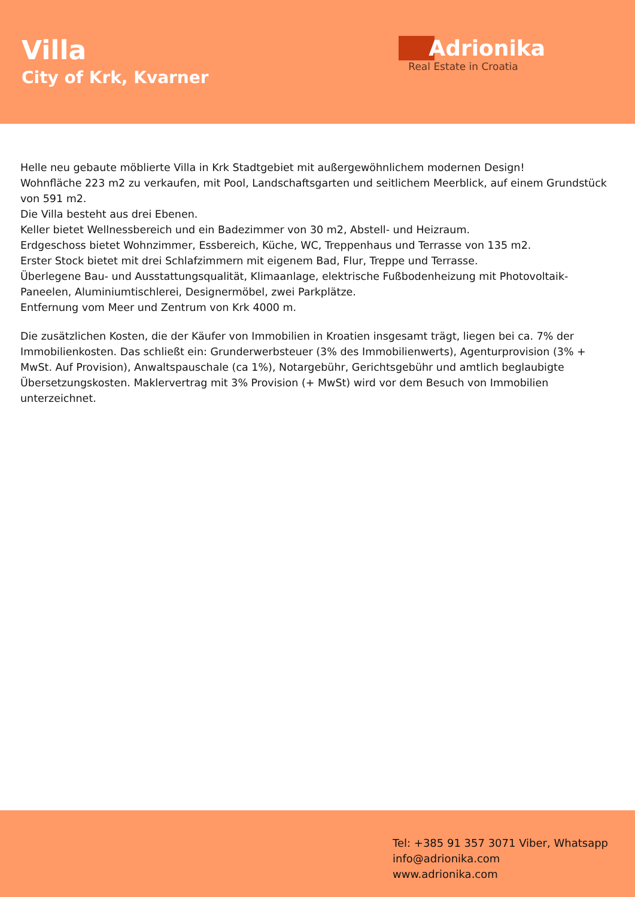Villa
City of Krk, Kvarner
Adrionika
Real Estate in Croatia
Helle neu gebaute möblierte Villa in Krk Stadtgebiet mit außergewöhnlichem modernen Design!
Wohnfläche 223 m2 zu verkaufen, mit Pool, Landschaftsgarten und seitlichem Meerblick, auf einem Grundstück von 591 m2.
Die Villa besteht aus drei Ebenen.
Keller bietet Wellnessbereich und ein Badezimmer von 30 m2, Abstell- und Heizraum.
Erdgeschoss bietet Wohnzimmer, Essbereich, Küche, WC, Treppenhaus und Terrasse von 135 m2.
Erster Stock bietet mit drei Schlafzimmern mit eigenem Bad, Flur, Treppe und Terrasse.
Überlegene Bau- und Ausstattungsqualität, Klimaanlage, elektrische Fußbodenheizung mit Photovoltaik-Paneelen, Aluminiumtischlerei, Designermöbel, zwei Parkplätze.
Entfernung vom Meer und Zentrum von Krk 4000 m.
Die zusätzlichen Kosten, die der Käufer von Immobilien in Kroatien insgesamt trägt, liegen bei ca. 7% der Immobilienkosten. Das schließt ein: Grunderwerbsteuer (3% des Immobilienwerts), Agenturprovision (3% + MwSt. Auf Provision), Anwaltspauschale (ca 1%), Notargebühr, Gerichtsgebühr und amtlich beglaubigte Übersetzungskosten. Maklervertrag mit 3% Provision (+ MwSt) wird vor dem Besuch von Immobilien unterzeichnet.
Tel: +385 91 357 3071 Viber, Whatsapp
info@adrionika.com
www.adrionika.com